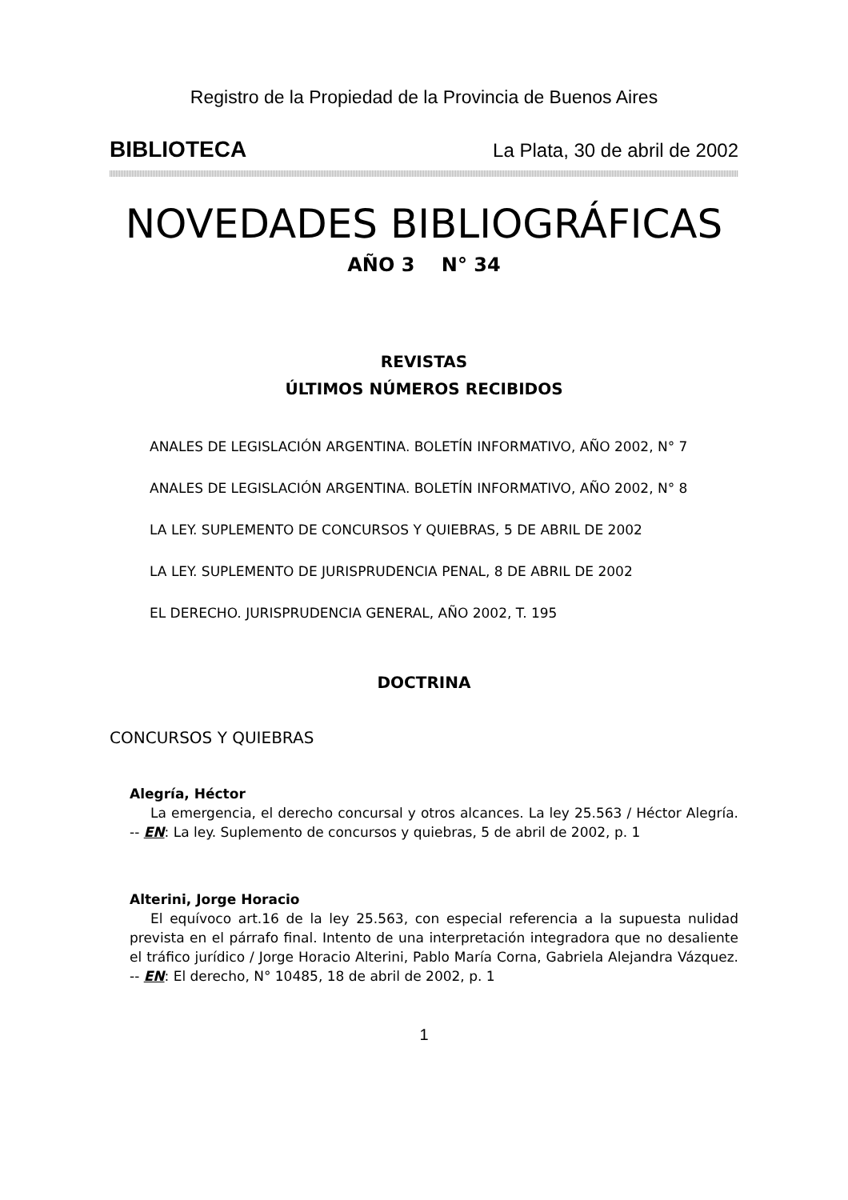Registro de la Propiedad de la Provincia de Buenos Aires
BIBLIOTECA La Plata, 30 de abril de 2002
NOVEDADES BIBLIOGRÁFICAS
AÑO 3 N° 34
REVISTAS
ÚLTIMOS NÚMEROS RECIBIDOS
ANALES DE LEGISLACIÓN ARGENTINA. BOLETÍN INFORMATIVO, AÑO 2002, N° 7
ANALES DE LEGISLACIÓN ARGENTINA. BOLETÍN INFORMATIVO, AÑO 2002, N° 8
LA LEY. SUPLEMENTO DE CONCURSOS Y QUIEBRAS, 5 DE ABRIL DE 2002
LA LEY. SUPLEMENTO DE JURISPRUDENCIA PENAL, 8 DE ABRIL DE 2002
EL DERECHO. JURISPRUDENCIA GENERAL, AÑO 2002, T. 195
DOCTRINA
CONCURSOS Y QUIEBRAS
Alegría, Héctor
La emergencia, el derecho concursal y otros alcances. La ley 25.563 / Héctor Alegría. -- EN: La ley. Suplemento de concursos y quiebras, 5 de abril de 2002, p. 1
Alterini, Jorge Horacio
El equívoco art.16 de la ley 25.563, con especial referencia a la supuesta nulidad prevista en el párrafo final. Intento de una interpretación integradora que no desaliente el tráfico jurídico / Jorge Horacio Alterini, Pablo María Corna, Gabriela Alejandra Vázquez. -- EN: El derecho, N° 10485, 18 de abril de 2002, p. 1
1